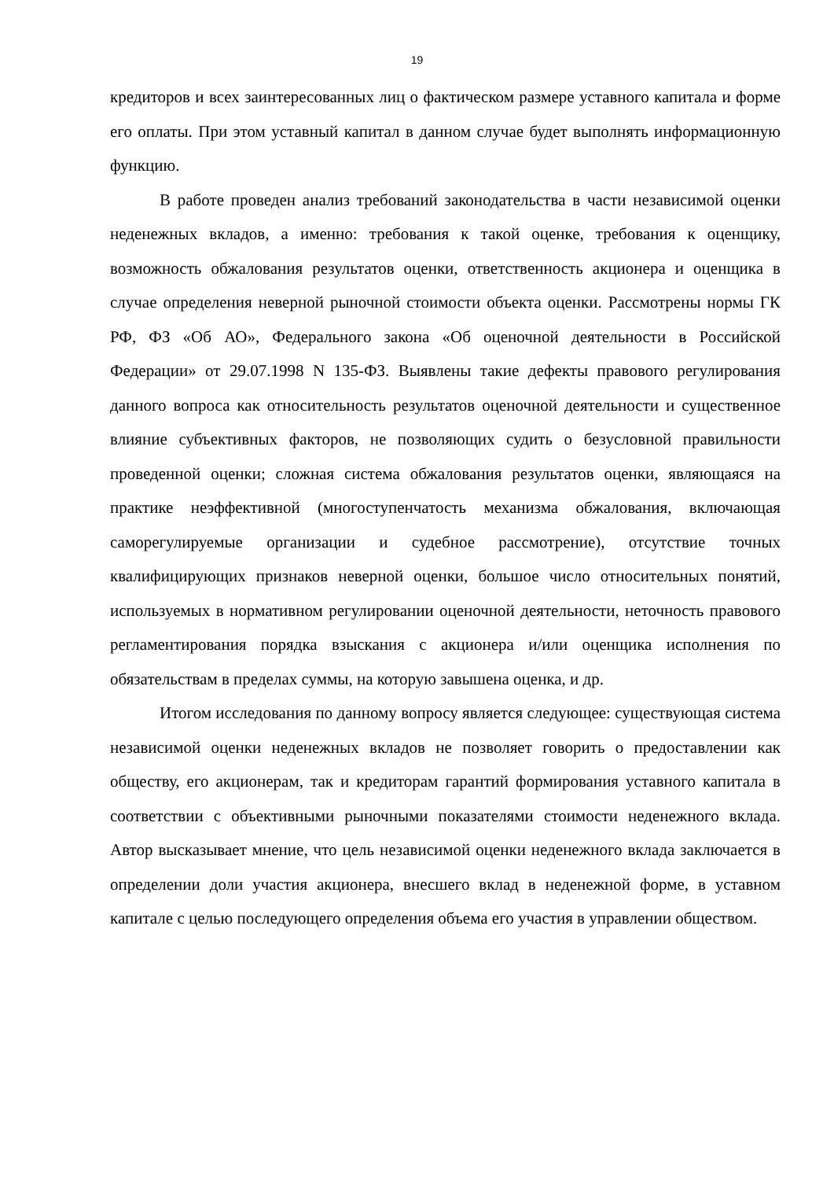19
кредиторов и всех заинтересованных лиц о фактическом размере уставного капитала и форме его оплаты. При этом уставный капитал в данном случае будет выполнять информационную функцию.
В работе проведен анализ требований законодательства в части независимой оценки неденежных вкладов, а именно: требования к такой оценке, требования к оценщику, возможность обжалования результатов оценки, ответственность акционера и оценщика в случае определения неверной рыночной стоимости объекта оценки. Рассмотрены нормы ГК РФ, ФЗ «Об АО», Федерального закона «Об оценочной деятельности в Российской Федерации» от 29.07.1998 N 135-ФЗ. Выявлены такие дефекты правового регулирования данного вопроса как относительность результатов оценочной деятельности и существенное влияние субъективных факторов, не позволяющих судить о безусловной правильности проведенной оценки; сложная система обжалования результатов оценки, являющаяся на практике неэффективной (многоступенчатость механизма обжалования, включающая саморегулируемые организации и судебное рассмотрение), отсутствие точных квалифицирующих признаков неверной оценки, большое число относительных понятий, используемых в нормативном регулировании оценочной деятельности, неточность правового регламентирования порядка взыскания с акционера и/или оценщика исполнения по обязательствам в пределах суммы, на которую завышена оценка, и др.
Итогом исследования по данному вопросу является следующее: существующая система независимой оценки неденежных вкладов не позволяет говорить о предоставлении как обществу, его акционерам, так и кредиторам гарантий формирования уставного капитала в соответствии с объективными рыночными показателями стоимости неденежного вклада. Автор высказывает мнение, что цель независимой оценки неденежного вклада заключается в определении доли участия акционера, внесшего вклад в неденежной форме, в уставном капитале с целью последующего определения объема его участия в управлении обществом.